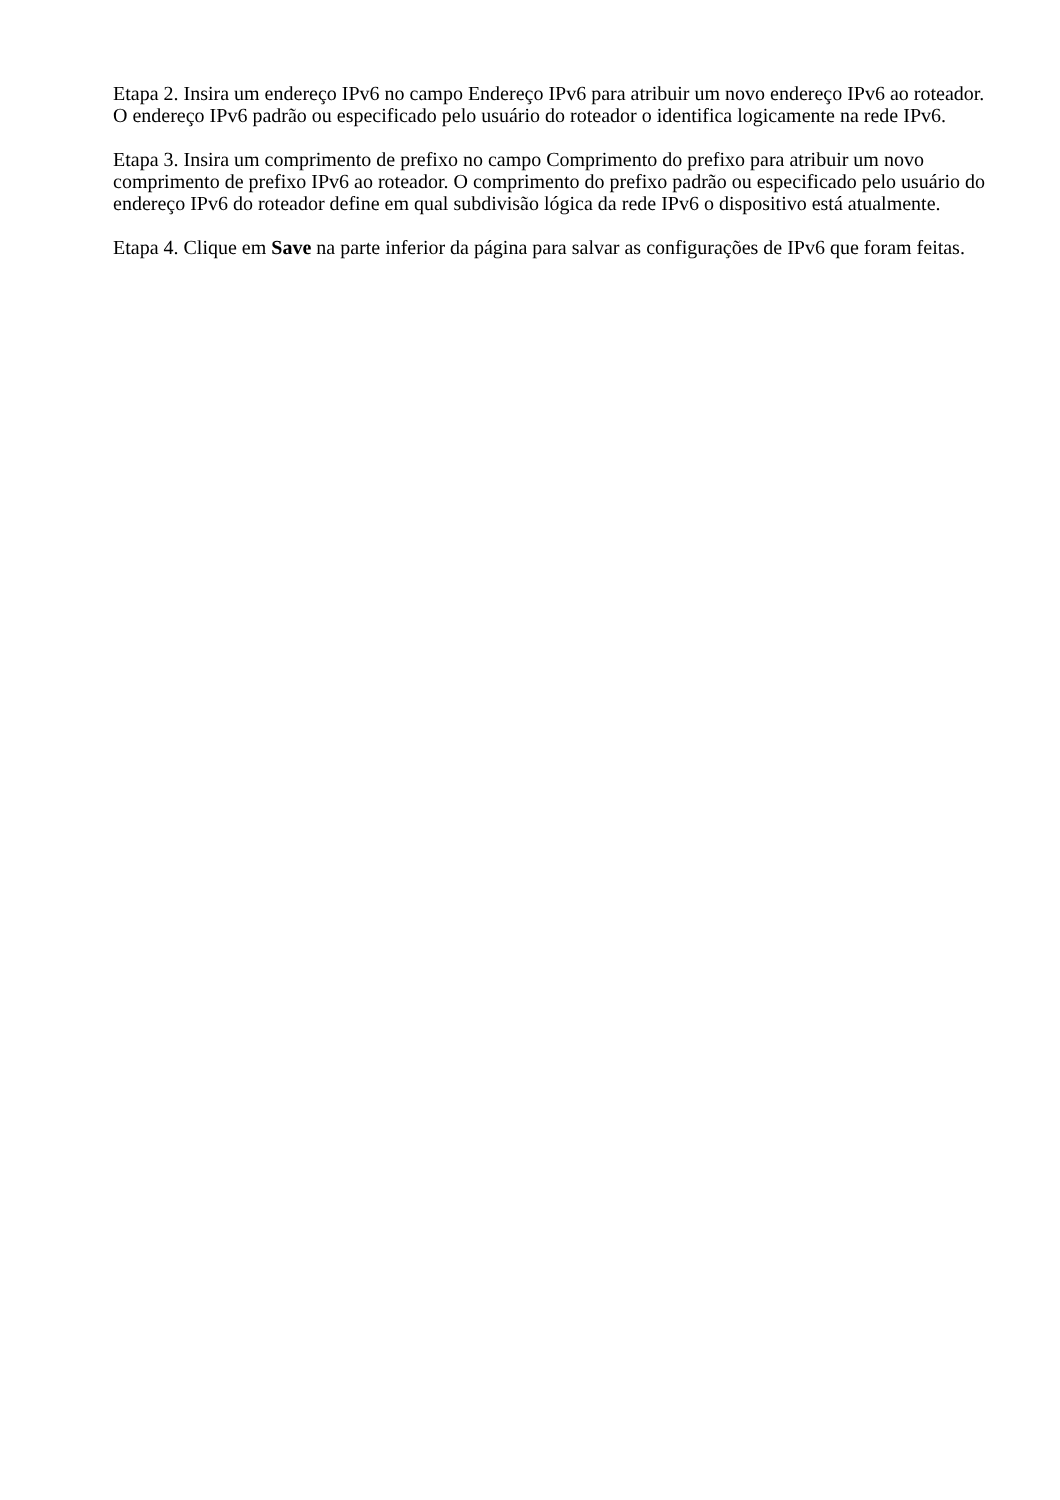Etapa 2. Insira um endereço IPv6 no campo Endereço IPv6 para atribuir um novo endereço IPv6 ao roteador. O endereço IPv6 padrão ou especificado pelo usuário do roteador o identifica logicamente na rede IPv6.
Etapa 3. Insira um comprimento de prefixo no campo Comprimento do prefixo para atribuir um novo comprimento de prefixo IPv6 ao roteador. O comprimento do prefixo padrão ou especificado pelo usuário do endereço IPv6 do roteador define em qual subdivisão lógica da rede IPv6 o dispositivo está atualmente.
Etapa 4. Clique em Save na parte inferior da página para salvar as configurações de IPv6 que foram feitas.